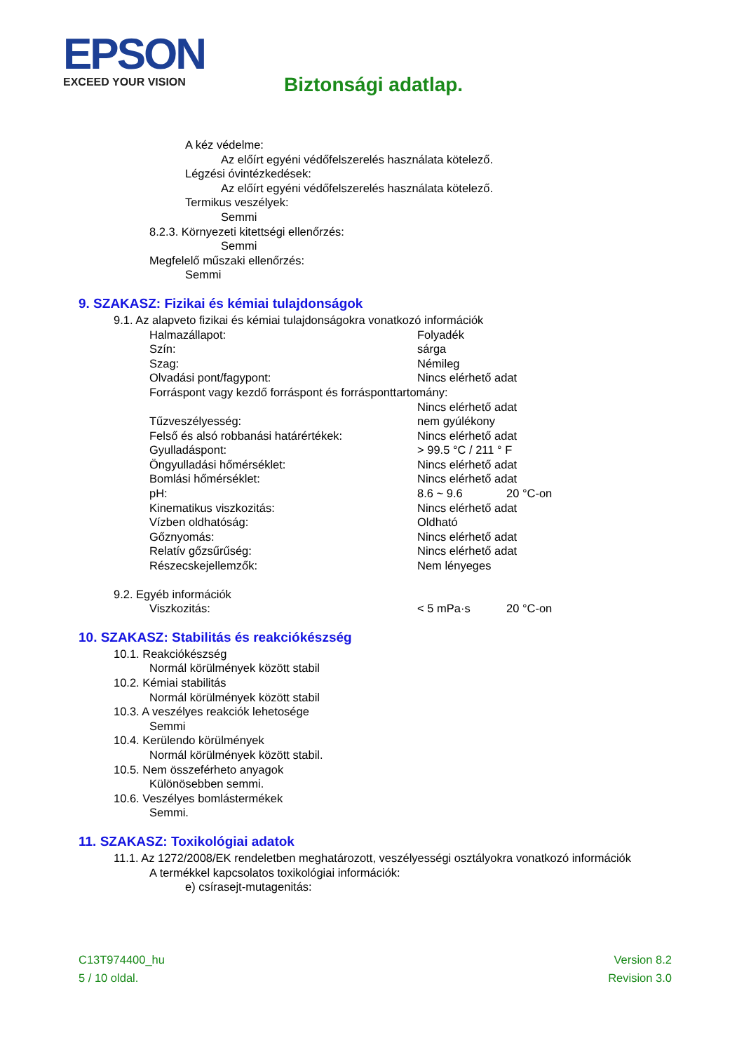EPSON
EXCEED YOUR VISION
Biztonsági adatlap.
A kéz védelme:
Az előírt egyéni védőfelszerelés használata kötelező.
Légzési óvintézkedések:
Az előírt egyéni védőfelszerelés használata kötelező.
Termikus veszélyek:
Semmi
8.2.3. Környezeti kitettségi ellenőrzés:
Semmi
Megfelelő műszaki ellenőrzés:
Semmi
9. SZAKASZ: Fizikai és kémiai tulajdonságok
9.1. Az alapveto fizikai és kémiai tulajdonságokra vonatkozó információk
| Halmazállapot: | Folyadék | |
| Szín: | sárga | |
| Szag: | Némileg | |
| Olvadási pont/fagypont: | Nincs elérhető adat | |
| Forráspont vagy kezdő forráspont és forrásponttartomány: | | |
| | Nincs elérhető adat | |
| Tűzveszélyesség: | nem gyúlékony | |
| Felső és alsó robbanási határértékek: | Nincs elérhető adat | |
| Gyulladáspont: | > 99.5 °C / 211 ° F | |
| Öngyulladási hőmérséklet: | Nincs elérhető adat | |
| Bomlási hőmérséklet: | Nincs elérhető adat | |
| pH: | 8.6 ~ 9.6 | 20 °C-on |
| Kinematikus viszkozitás: | Nincs elérhető adat | |
| Vízben oldhatóság: | Oldható | |
| Gőznyomás: | Nincs elérhető adat | |
| Relatív gőzsűrűség: | Nincs elérhető adat | |
| Részecskejellemzők: | Nem lényeges | |
9.2. Egyéb információk
| Viszkozitás: | < 5 mPa·s | 20 °C-on |
10. SZAKASZ: Stabilitás és reakciókészség
10.1. Reakciókészség
Normál körülmények között stabil
10.2. Kémiai stabilitás
Normál körülmények között stabil
10.3. A veszélyes reakciók lehetosége
Semmi
10.4. Kerülendo körülmények
Normál körülmények között stabil.
10.5. Nem összeférheto anyagok
Különösebben semmi.
10.6. Veszélyes bomlástermékek
Semmi.
11. SZAKASZ: Toxikológiai adatok
11.1. Az 1272/2008/EK rendeletben meghatározott, veszélyességi osztályokra vonatkozó információk
A termékkel kapcsolatos toxikológiai információk:
e) csírasejt-mutagenitás:
C13T974400_hu
5 / 10 oldal.
Version 8.2
Revision 3.0